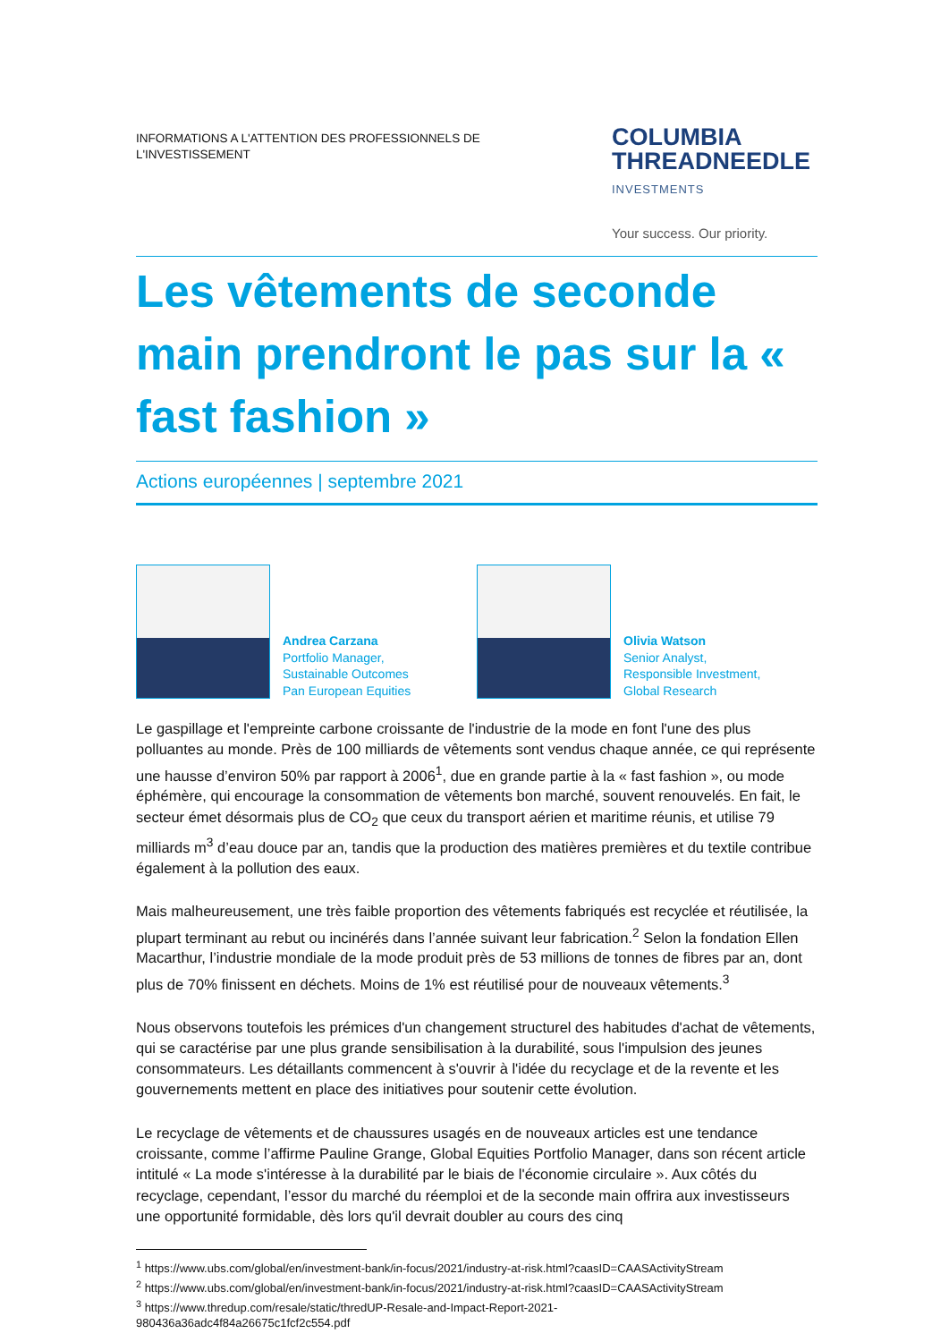INFORMATIONS A L'ATTENTION DES PROFESSIONNELS DE L'INVESTISSEMENT
COLUMBIA
THREADNEEDLE
INVESTMENTS
Your success. Our priority.
Les vêtements de seconde main prendront le pas sur la « fast fashion »
Actions européennes | septembre 2021
Andrea Carzana
Portfolio Manager,
Sustainable Outcomes
Pan European Equities
Olivia Watson
Senior Analyst,
Responsible Investment,
Global Research
Le gaspillage et l'empreinte carbone croissante de l'industrie de la mode en font l'une des plus polluantes au monde. Près de 100 milliards de vêtements sont vendus chaque année, ce qui représente une hausse d’environ 50% par rapport à 2006<sup>1</sup>, due en grande partie à la « fast fashion », ou mode éphémère, qui encourage la consommation de vêtements bon marché, souvent renouvelés. En fait, le secteur émet désormais plus de CO<sub>2</sub> que ceux du transport aérien et maritime réunis, et utilise 79 milliards m<sup>3</sup> d’eau douce par an, tandis que la production des matières premières et du textile contribue également à la pollution des eaux.
Mais malheureusement, une très faible proportion des vêtements fabriqués est recyclée et réutilisée, la plupart terminant au rebut ou incinérés dans l’année suivant leur fabrication.<sup>2</sup> Selon la fondation Ellen Macarthur, l’industrie mondiale de la mode produit près de 53 millions de tonnes de fibres par an, dont plus de 70% finissent en déchets. Moins de 1% est réutilisé pour de nouveaux vêtements.<sup>3</sup>
Nous observons toutefois les prémices d'un changement structurel des habitudes d'achat de vêtements, qui se caractérise par une plus grande sensibilisation à la durabilité, sous l'impulsion des jeunes consommateurs. Les détaillants commencent à s'ouvrir à l'idée du recyclage et de la revente et les gouvernements mettent en place des initiatives pour soutenir cette évolution.
Le recyclage de vêtements et de chaussures usagés en de nouveaux articles est une tendance croissante, comme l’affirme Pauline Grange, Global Equities Portfolio Manager, dans son récent article intitulé « La mode s'intéresse à la durabilité par le biais de l'économie circulaire ». Aux côtés du recyclage, cependant, l’essor du marché du réemploi et de la seconde main offrira aux investisseurs une opportunité formidable, dès lors qu'il devrait doubler au cours des cinq
<sup>1</sup> https://www.ubs.com/global/en/investment-bank/in-focus/2021/industry-at-risk.html?caasID=CAASActivityStream
<sup>2</sup> https://www.ubs.com/global/en/investment-bank/in-focus/2021/industry-at-risk.html?caasID=CAASActivityStream
<sup>3</sup> https://www.thredup.com/resale/static/thredUP-Resale-and-Impact-Report-2021-
980436a36adc4f84a26675c1fcf2c554.pdf